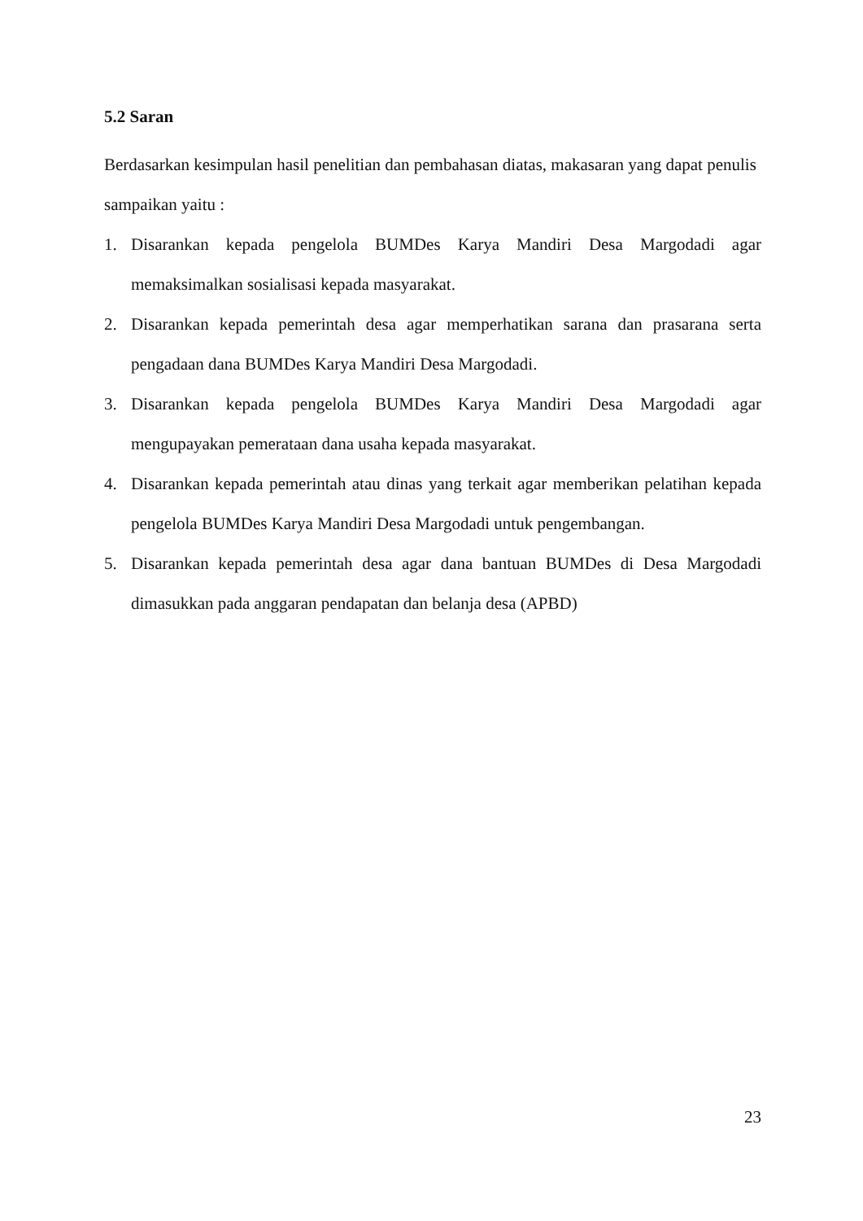5.2 Saran
Berdasarkan kesimpulan hasil penelitian dan pembahasan diatas, makasaran yang dapat penulis sampaikan yaitu :
1. Disarankan kepada pengelola BUMDes Karya Mandiri Desa Margodadi agar memaksimalkan sosialisasi kepada masyarakat.
2. Disarankan kepada pemerintah desa agar memperhatikan sarana dan prasarana serta pengadaan dana BUMDes Karya Mandiri Desa Margodadi.
3. Disarankan kepada pengelola BUMDes Karya Mandiri Desa Margodadi agar mengupayakan pemerataan dana usaha kepada masyarakat.
4. Disarankan kepada pemerintah atau dinas yang terkait agar memberikan pelatihan kepada pengelola BUMDes Karya Mandiri Desa Margodadi untuk pengembangan.
5. Disarankan kepada pemerintah desa agar dana bantuan BUMDes di Desa Margodadi dimasukkan pada anggaran pendapatan dan belanja desa (APBD)
23